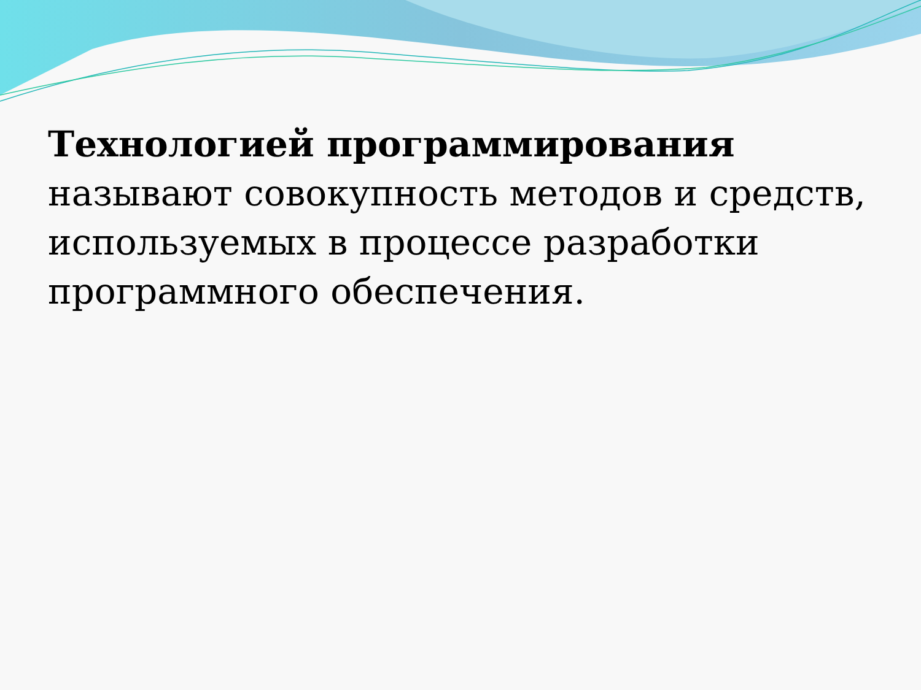Технологией программирования называют совокупность методов и средств, используемых в процессе разработки программного обеспечения.